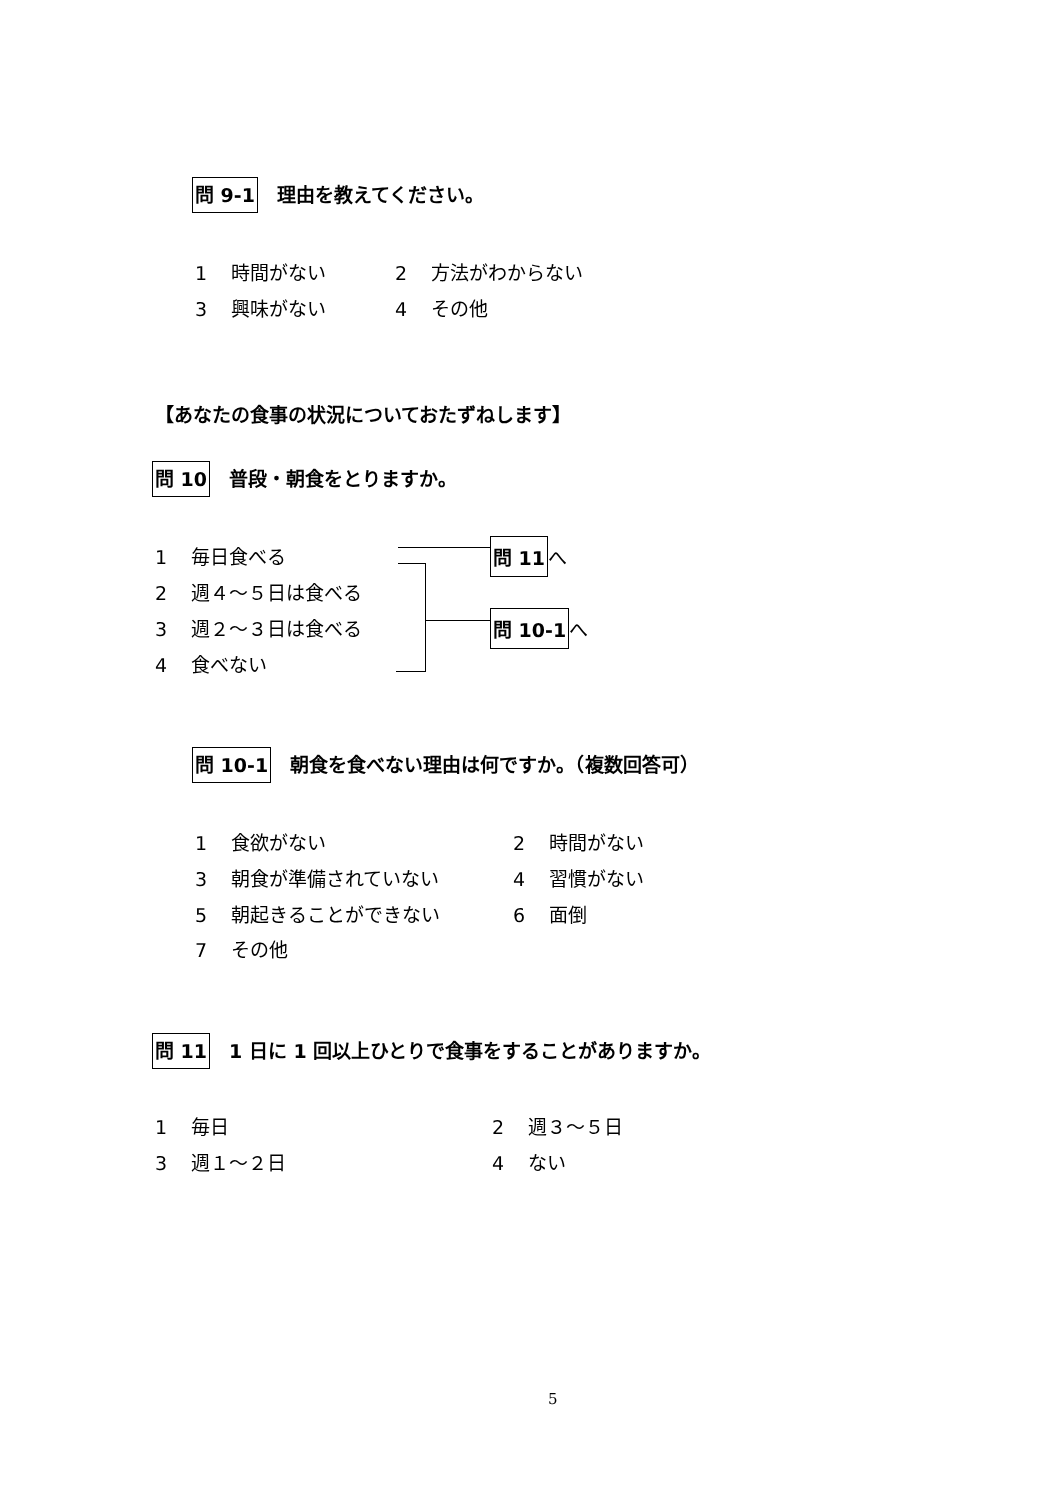問 9-1　理由を教えてください。
1 時間がない 2 方法がわからない
3 興味がない 4 その他
【あなたの食事の状況についておたずねします】
問 10　普段・朝食をとりますか。
1 毎日食べる
2 週４～５日は食べる
3 週２～３日は食べる
4 食べない
問 11 へ
問 10-1 へ
問 10-1　朝食を食べない理由は何ですか。（複数回答可）
1 食欲がない 2 時間がない
3 朝食が準備されていない 4 習慣がない
5 朝起きることができない 6 面倒
7 その他
問 11　1 日に 1 回以上ひとりで食事をすることがありますか。
1 毎日 2 週３～５日
3 週１～２日 4 ない
5